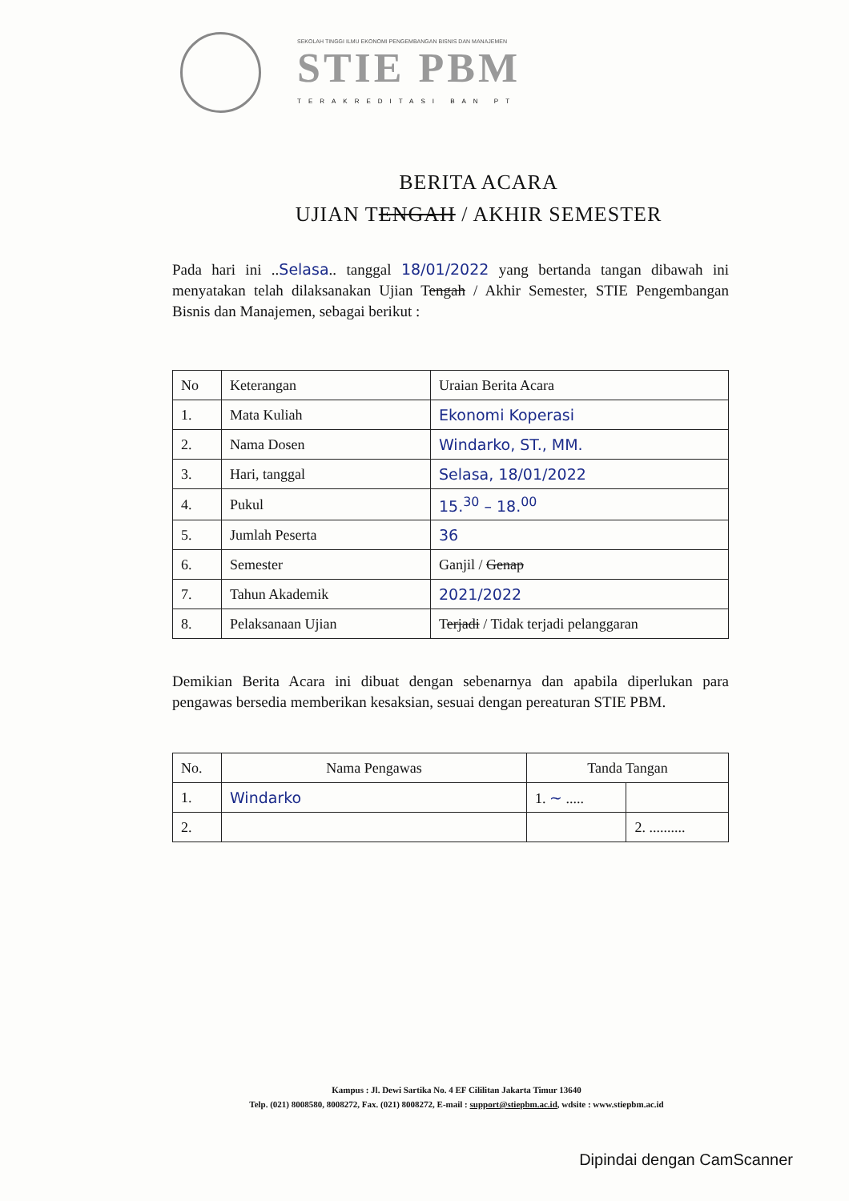SEKOLAH TINGGI ILMU EKONOMI PENGEMBANGAN BISNIS DAN MANAJEMEN
STIE PBM
TERAKREDITASI BAN PT
BERITA ACARA
UJIAN TENGAH / AKHIR SEMESTER
Pada hari ini ..Selasa.. tanggal 18/01/2022 yang bertanda tangan dibawah ini menyatakan telah dilaksanakan Ujian Tengah / Akhir Semester, STIE Pengembangan Bisnis dan Manajemen, sebagai berikut :
| No | Keterangan | Uraian Berita Acara |
| --- | --- | --- |
| 1. | Mata Kuliah | Ekonomi Koperasi |
| 2. | Nama Dosen | Windarko, ST., MM. |
| 3. | Hari, tanggal | Selasa, 18/01/2022 |
| 4. | Pukul | 15.<sup>30</sup> – 18.<sup>00</sup> |
| 5. | Jumlah Peserta | 36 |
| 6. | Semester | Ganjil / Genap |
| 7. | Tahun Akademik | 2021/2022 |
| 8. | Pelaksanaan Ujian | T erjadi / Tidak terjadi pelanggaran |
Demikian Berita Acara ini dibuat dengan sebenarnya dan apabila diperlukan para pengawas bersedia memberikan kesaksian, sesuai dengan pereaturan STIE PBM.
| No. | Nama Pengawas | Tanda Tangan | |
| --- | --- | --- | --- |
| 1. | Windarko | 1. ~ ..... | |
| 2. | | | 2. .......... |
Kampus : Jl. Dewi Sartika No. 4 EF Cililitan Jakarta Timur 13640
Telp. (021) 8008580, 8008272, Fax. (021) 8008272, E-mail : support@stiepbm.ac.id, wdsite : www.stiepbm.ac.id
Dipindai dengan CamScanner